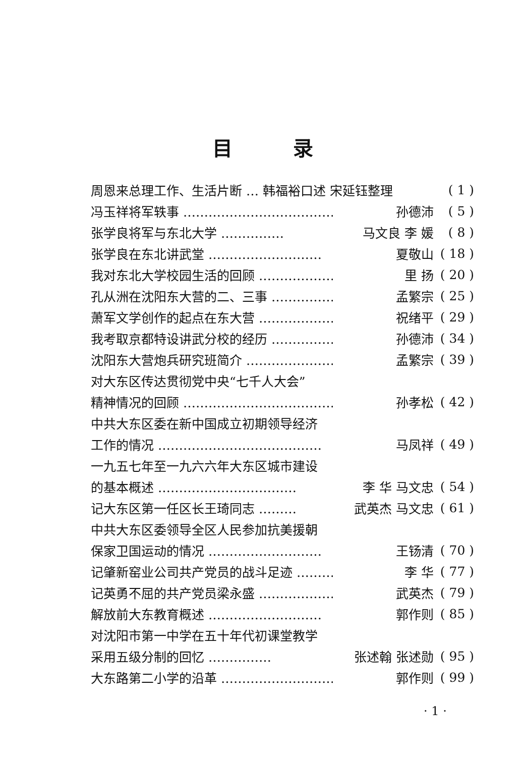目录
周恩来总理工作、生活片断 … 韩福裕口述 宋延钰整理 ( 1 )
冯玉祥将军轶事 ……………………………… 孙德沛 ( 5 )
张学良将军与东北大学 …………… 马文良 李 媛 ( 8 )
张学良在东北讲武堂 ……………………… 夏敬山 ( 18 )
我对东北大学校园生活的回顾 ……………… 里 扬 ( 20 )
孔从洲在沈阳东大营的二、三事 …………… 孟繁宗 ( 25 )
萧军文学创作的起点在东大营 ……………… 祝绪平 ( 29 )
我考取京都特设讲武分校的经历 …………… 孙德沛 ( 34 )
沈阳东大营炮兵研究班简介 ………………… 孟繁宗 ( 39 )
对大东区传达贯彻党中央“七千人大会”
精神情况的回顾 ……………………………… 孙孝松 ( 42 )
中共大东区委在新中国成立初期领导经济
工作的情况 ………………………………… 马凤祥 ( 49 )
一九五七年至一九六六年大东区城市建设
的基本概述 …………………………… 李 华 马文忠 ( 54 )
记大东区第一任区长王琦同志 ……… 武英杰 马文忠 ( 61 )
中共大东区委领导全区人民参加抗美援朝
保家卫国运动的情况 ……………………… 王钖清 ( 70 )
记肇新窑业公司共产党员的战斗足迹 ………… 李 华 ( 77 )
记英勇不屈的共产党员梁永盛 ……………… 武英杰 ( 79 )
解放前大东教育概述 ……………………… 郭作则 ( 85 )
对沈阳市第一中学在五十年代初课堂教学
采用五级分制的回忆 …………… 张述翰 张述勋 ( 95 )
大东路第二小学的沿革 ……………………… 郭作则 ( 99 )
· 1 ·